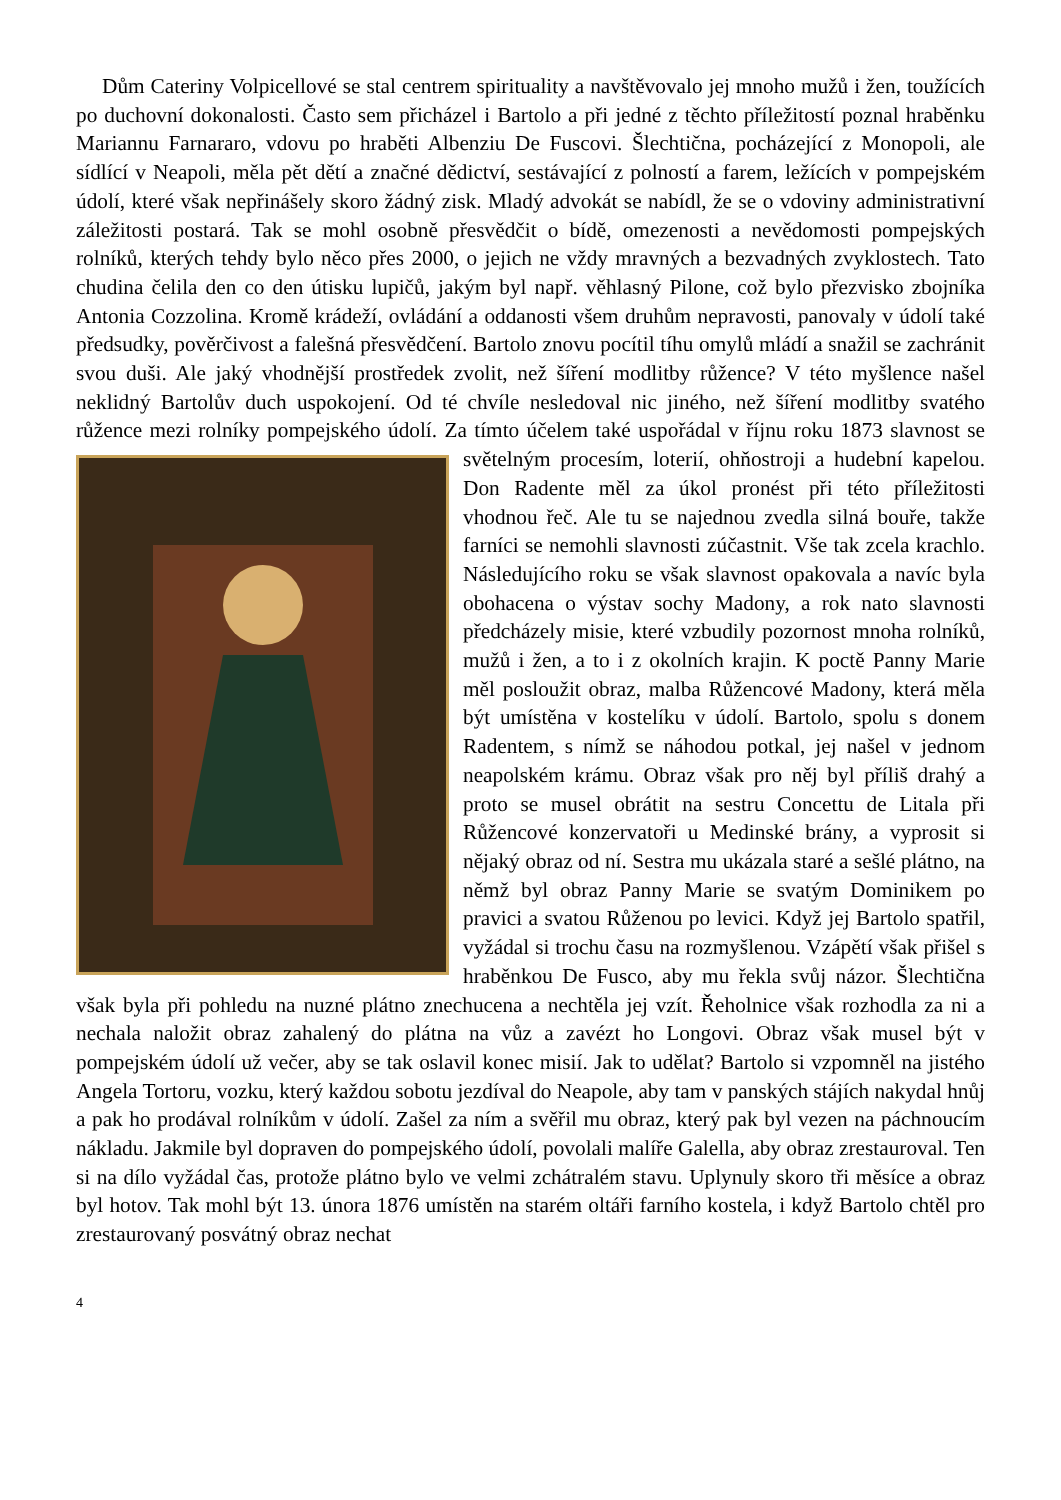Dům Cateriny Volpicellové se stal centrem spirituality a navštěvovalo jej mnoho mužů i žen, toužících po duchovní dokonalosti. Často sem přicházel i Bartolo a při jedné z těchto příležitostí poznal hraběnku Mariannu Farnararo, vdovu po hraběti Albenziu De Fuscovi. Šlechtična, pocházející z Monopoli, ale sídlící v Neapoli, měla pět dětí a značné dědictví, sestávající z polností a farem, ležících v pompejském údolí, které však nepřinášely skoro žádný zisk. Mladý advokát se nabídl, že se o vdoviny administrativní záležitosti postará. Tak se mohl osobně přesvědčit o bídě, omezenosti a nevědomosti pompejských rolníků, kterých tehdy bylo něco přes 2000, o jejich ne vždy mravných a bezvadných zvyklostech. Tato chudina čelila den co den útisku lupičů, jakým byl např. věhlasný Pilone, což bylo přezvisko zbojníka Antonia Cozzolina. Kromě krádeží, ovládání a oddanosti všem druhům nepravosti, panovaly v údolí také předsudky, pověrčivost a falešná přesvědčení. Bartolo znovu pocítil tíhu omylů mládí a snažil se zachránit svou duši. Ale jaký vhodnější prostředek zvolit, než šíření modlitby růžence? V této myšlence našel neklidný Bartolův duch uspokojení. Od té chvíle nesledoval nic jiného, než šíření modlitby svatého růžence mezi rolníky pompejského údolí. Za tímto účelem také uspořádal v říjnu roku 1873 slavnost se světelným procesím, loterií, ohňostroji a hudební kapelou. Don Radente měl za úkol pronést při této příležitosti vhodnou řeč. Ale tu se najednou zvedla silná bouře, takže farníci se nemohli slavnosti zúčastnit. Vše tak zcela krachlo. Následujícího roku se však slavnost opakovala a navíc byla obohacena o výstav sochy Madony, a rok nato slavnosti předcházely misie, které vzbudily pozornost mnoha rolníků, mužů i žen, a to i z okolních krajin. K poctě Panny Marie měl posloužit obraz, malba Růžencové Madony, která měla být umístěna v kostelíku v údolí. Bartolo, spolu s donem Radentem, s nímž se náhodou potkal, jej našel v jednom neapolském krámu. Obraz však pro něj byl příliš drahý a proto se musel obrátit na sestru Concettu de Litala při Růžencové konzervatoři u Medinské brány, a vyprosit si nějaký obraz od ní. Sestra mu ukázala staré a sešlé plátno, na němž byl obraz Panny Marie se svatým Dominikem po pravici a svatou Růženou po levici. Když jej Bartolo spatřil, vyžádal si trochu času na rozmyšlenou. Vzápětí však přišel s hraběnkou De Fusco, aby mu řekla svůj názor. Šlechtična však byla při pohledu na nuzné plátno znechucena a nechtěla jej vzít. Řeholnice však rozhodla za ni a nechala naložit obraz zahalený do plátna na vůz a zavézt ho Longovi. Obraz však musel být v pompejském údolí už večer, aby se tak oslavil konec misií. Jak to udělat? Bartolo si vzpomněl na jistého Angela Tortoru, vozku, který každou sobotu jezdíval do Neapole, aby tam v panských stájích nakydal hnůj a pak ho prodával rolníkům v údolí. Zašel za ním a svěřil mu obraz, který pak byl vezen na páchnoucím nákladu. Jakmile byl dopraven do pompejského údolí, povolali malíře Galella, aby obraz zrestauroval. Ten si na dílo vyžádal čas, protože plátno bylo ve velmi zchátralém stavu. Uplynuly skoro tři měsíce a obraz byl hotov. Tak mohl být 13. února 1876 umístěn na starém oltáři farního kostela, i když Bartolo chtěl pro zrestaurovaný posvátný obraz nechat
4